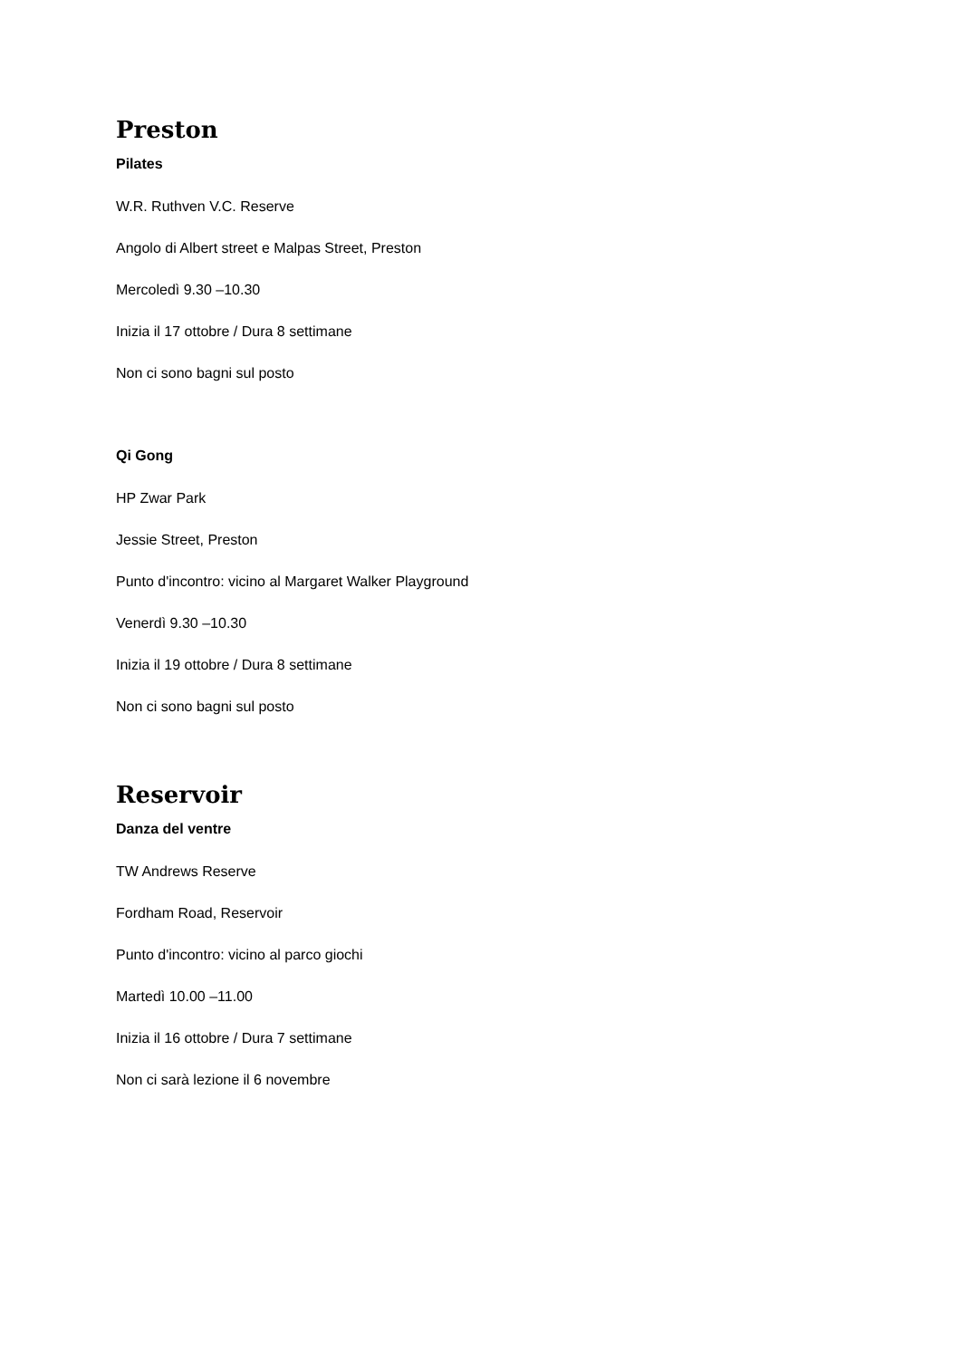Preston
Pilates
W.R. Ruthven V.C. Reserve
Angolo di Albert street e Malpas Street, Preston
Mercoledì 9.30 –10.30
Inizia il 17 ottobre / Dura 8 settimane
Non ci sono bagni sul posto
Qi Gong
HP Zwar Park
Jessie Street, Preston
Punto d'incontro: vicino al Margaret Walker Playground
Venerdì 9.30 –10.30
Inizia il 19 ottobre / Dura 8 settimane
Non ci sono bagni sul posto
Reservoir
Danza del ventre
TW Andrews Reserve
Fordham Road, Reservoir
Punto d'incontro: vicino al parco giochi
Martedì 10.00 –11.00
Inizia il 16 ottobre / Dura 7 settimane
Non ci sarà lezione il 6 novembre